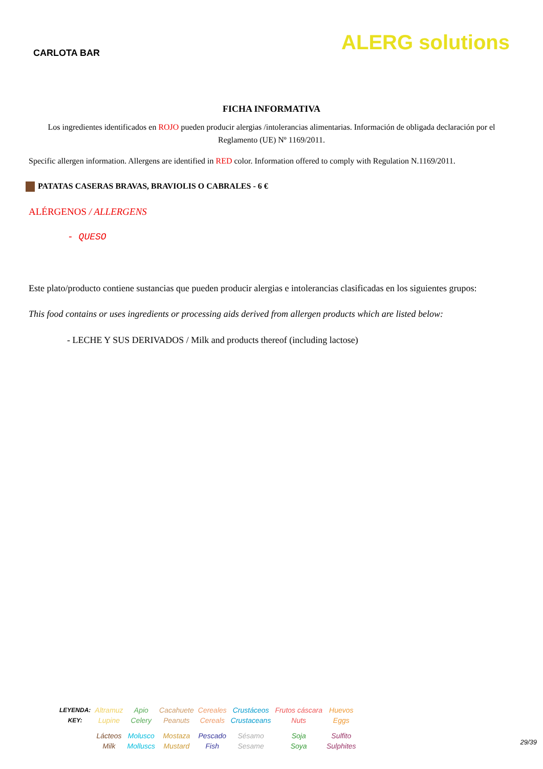CARLOTA BAR
ALERG solutions
FICHA INFORMATIVA
Los ingredientes identificados en ROJO pueden producir alergias /intolerancias alimentarias. Información de obligada declaración por el Reglamento (UE) Nº 1169/2011.
Specific allergen information. Allergens are identified in RED color. Information offered to comply with Regulation N.1169/2011.
PATATAS CASERAS BRAVAS, BRAVIOLIS O CABRALES - 6 €
ALÉRGENOS / ALLERGENS
- QUESO
Este plato/producto contiene sustancias que pueden producir alergias e intolerancias clasificadas en los siguientes grupos:
This food contains or uses ingredients or processing aids derived from allergen products which are listed below:
- LECHE Y SUS DERIVADOS / Milk and products thereof (including lactose)
| LEYENDA: KEY: | Altramuz Lupine | Apio Celery | Cacahuete Peanuts | Cereales Cereals | Crustáceos Crustaceans | Frutos cáscara Nuts | Huevos Eggs |
| | Lácteos Milk | Molusco Molluscs | Mostaza Mustard | Pescado Fish | Sésamo Sesame | Soja Soya | Sulfito Sulphites |
29/39